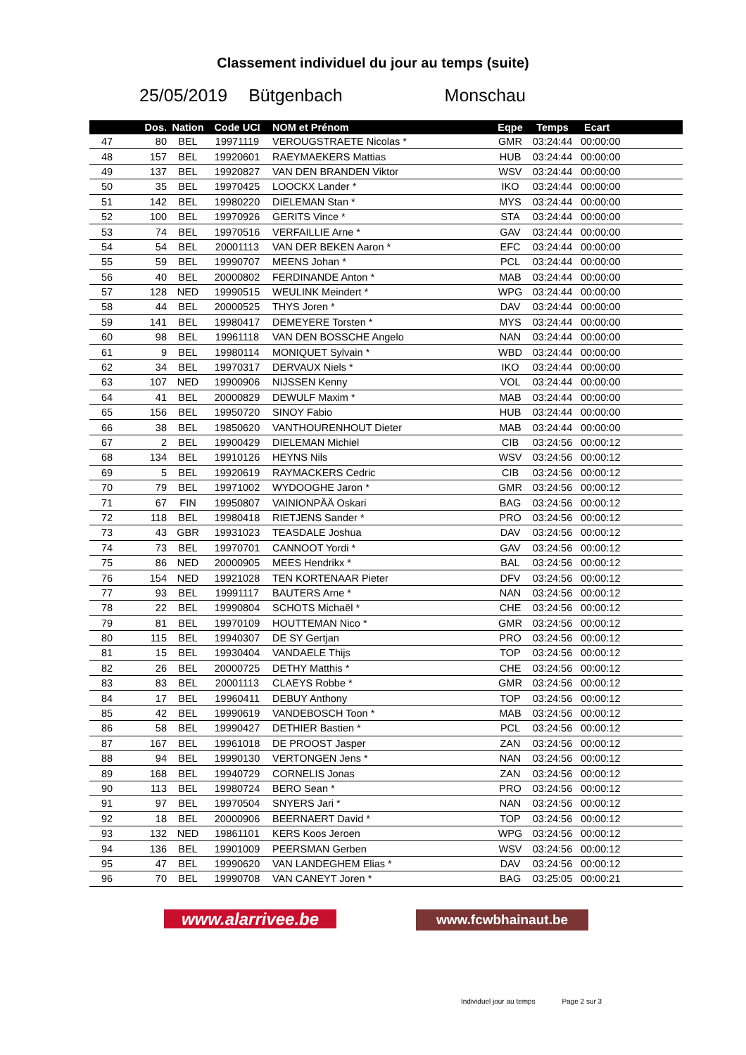Classement individuel du jour au temps (suite)
25/05/2019 Bütgenbach Monschau
| | Dos. | Nation | Code UCI | NOM et Prénom | Eqpe | Temps | Ecart | |
| --- | --- | --- | --- | --- | --- | --- | --- | --- |
| 47 | 80 | BEL | 19971119 | VEROUGSTRAETE Nicolas * | GMR | 03:24:44 | 00:00:00 | |
| 48 | 157 | BEL | 19920601 | RAEYMAEKERS Mattias | HUB | 03:24:44 | 00:00:00 | |
| 49 | 137 | BEL | 19920827 | VAN DEN BRANDEN Viktor | WSV | 03:24:44 | 00:00:00 | |
| 50 | 35 | BEL | 19970425 | LOOCKX Lander * | IKO | 03:24:44 | 00:00:00 | |
| 51 | 142 | BEL | 19980220 | DIELEMAN Stan * | MYS | 03:24:44 | 00:00:00 | |
| 52 | 100 | BEL | 19970926 | GERITS Vince * | STA | 03:24:44 | 00:00:00 | |
| 53 | 74 | BEL | 19970516 | VERFAILLIE Arne * | GAV | 03:24:44 | 00:00:00 | |
| 54 | 54 | BEL | 20001113 | VAN DER BEKEN Aaron * | EFC | 03:24:44 | 00:00:00 | |
| 55 | 59 | BEL | 19990707 | MEENS Johan * | PCL | 03:24:44 | 00:00:00 | |
| 56 | 40 | BEL | 20000802 | FERDINANDE Anton * | MAB | 03:24:44 | 00:00:00 | |
| 57 | 128 | NED | 19990515 | WEULINK Meindert * | WPG | 03:24:44 | 00:00:00 | |
| 58 | 44 | BEL | 20000525 | THYS Joren * | DAV | 03:24:44 | 00:00:00 | |
| 59 | 141 | BEL | 19980417 | DEMEYERE Torsten * | MYS | 03:24:44 | 00:00:00 | |
| 60 | 98 | BEL | 19961118 | VAN DEN BOSSCHE Angelo | NAN | 03:24:44 | 00:00:00 | |
| 61 | 9 | BEL | 19980114 | MONIQUET Sylvain * | WBD | 03:24:44 | 00:00:00 | |
| 62 | 34 | BEL | 19970317 | DERVAUX Niels * | IKO | 03:24:44 | 00:00:00 | |
| 63 | 107 | NED | 19900906 | NIJSSEN Kenny | VOL | 03:24:44 | 00:00:00 | |
| 64 | 41 | BEL | 20000829 | DEWULF Maxim * | MAB | 03:24:44 | 00:00:00 | |
| 65 | 156 | BEL | 19950720 | SINOY Fabio | HUB | 03:24:44 | 00:00:00 | |
| 66 | 38 | BEL | 19850620 | VANTHOURENHOUT Dieter | MAB | 03:24:44 | 00:00:00 | |
| 67 | 2 | BEL | 19900429 | DIELEMAN Michiel | CIB | 03:24:56 | 00:00:12 | |
| 68 | 134 | BEL | 19910126 | HEYNS Nils | WSV | 03:24:56 | 00:00:12 | |
| 69 | 5 | BEL | 19920619 | RAYMACKERS Cedric | CIB | 03:24:56 | 00:00:12 | |
| 70 | 79 | BEL | 19971002 | WYDOOGHE Jaron * | GMR | 03:24:56 | 00:00:12 | |
| 71 | 67 | FIN | 19950807 | VAINIONPÄÄ Oskari | BAG | 03:24:56 | 00:00:12 | |
| 72 | 118 | BEL | 19980418 | RIETJENS Sander * | PRO | 03:24:56 | 00:00:12 | |
| 73 | 43 | GBR | 19931023 | TEASDALE Joshua | DAV | 03:24:56 | 00:00:12 | |
| 74 | 73 | BEL | 19970701 | CANNOOT Yordi * | GAV | 03:24:56 | 00:00:12 | |
| 75 | 86 | NED | 20000905 | MEES Hendrikx * | BAL | 03:24:56 | 00:00:12 | |
| 76 | 154 | NED | 19921028 | TEN KORTENAAR Pieter | DFV | 03:24:56 | 00:00:12 | |
| 77 | 93 | BEL | 19991117 | BAUTERS Arne * | NAN | 03:24:56 | 00:00:12 | |
| 78 | 22 | BEL | 19990804 | SCHOTS Michaël * | CHE | 03:24:56 | 00:00:12 | |
| 79 | 81 | BEL | 19970109 | HOUTTEMAN Nico * | GMR | 03:24:56 | 00:00:12 | |
| 80 | 115 | BEL | 19940307 | DE SY Gertjan | PRO | 03:24:56 | 00:00:12 | |
| 81 | 15 | BEL | 19930404 | VANDAELE Thijs | TOP | 03:24:56 | 00:00:12 | |
| 82 | 26 | BEL | 20000725 | DETHY Matthis * | CHE | 03:24:56 | 00:00:12 | |
| 83 | 83 | BEL | 20001113 | CLAEYS Robbe * | GMR | 03:24:56 | 00:00:12 | |
| 84 | 17 | BEL | 19960411 | DEBUY Anthony | TOP | 03:24:56 | 00:00:12 | |
| 85 | 42 | BEL | 19990619 | VANDEBOSCH Toon * | MAB | 03:24:56 | 00:00:12 | |
| 86 | 58 | BEL | 19990427 | DETHIER Bastien * | PCL | 03:24:56 | 00:00:12 | |
| 87 | 167 | BEL | 19961018 | DE PROOST Jasper | ZAN | 03:24:56 | 00:00:12 | |
| 88 | 94 | BEL | 19990130 | VERTONGEN Jens * | NAN | 03:24:56 | 00:00:12 | |
| 89 | 168 | BEL | 19940729 | CORNELIS Jonas | ZAN | 03:24:56 | 00:00:12 | |
| 90 | 113 | BEL | 19980724 | BERO Sean * | PRO | 03:24:56 | 00:00:12 | |
| 91 | 97 | BEL | 19970504 | SNYERS Jari * | NAN | 03:24:56 | 00:00:12 | |
| 92 | 18 | BEL | 20000906 | BEERNAERT David * | TOP | 03:24:56 | 00:00:12 | |
| 93 | 132 | NED | 19861101 | KERS Koos Jeroen | WPG | 03:24:56 | 00:00:12 | |
| 94 | 136 | BEL | 19901009 | PEERSMAN Gerben | WSV | 03:24:56 | 00:00:12 | |
| 95 | 47 | BEL | 19990620 | VAN LANDEGHEM Elias * | DAV | 03:24:56 | 00:00:12 | |
| 96 | 70 | BEL | 19990708 | VAN CANEYT Joren * | BAG | 03:25:05 | 00:00:21 | |
www.alarrivee.be
www.fcwbhainaut.be
Individuel jour au temps Page 2 sur 3